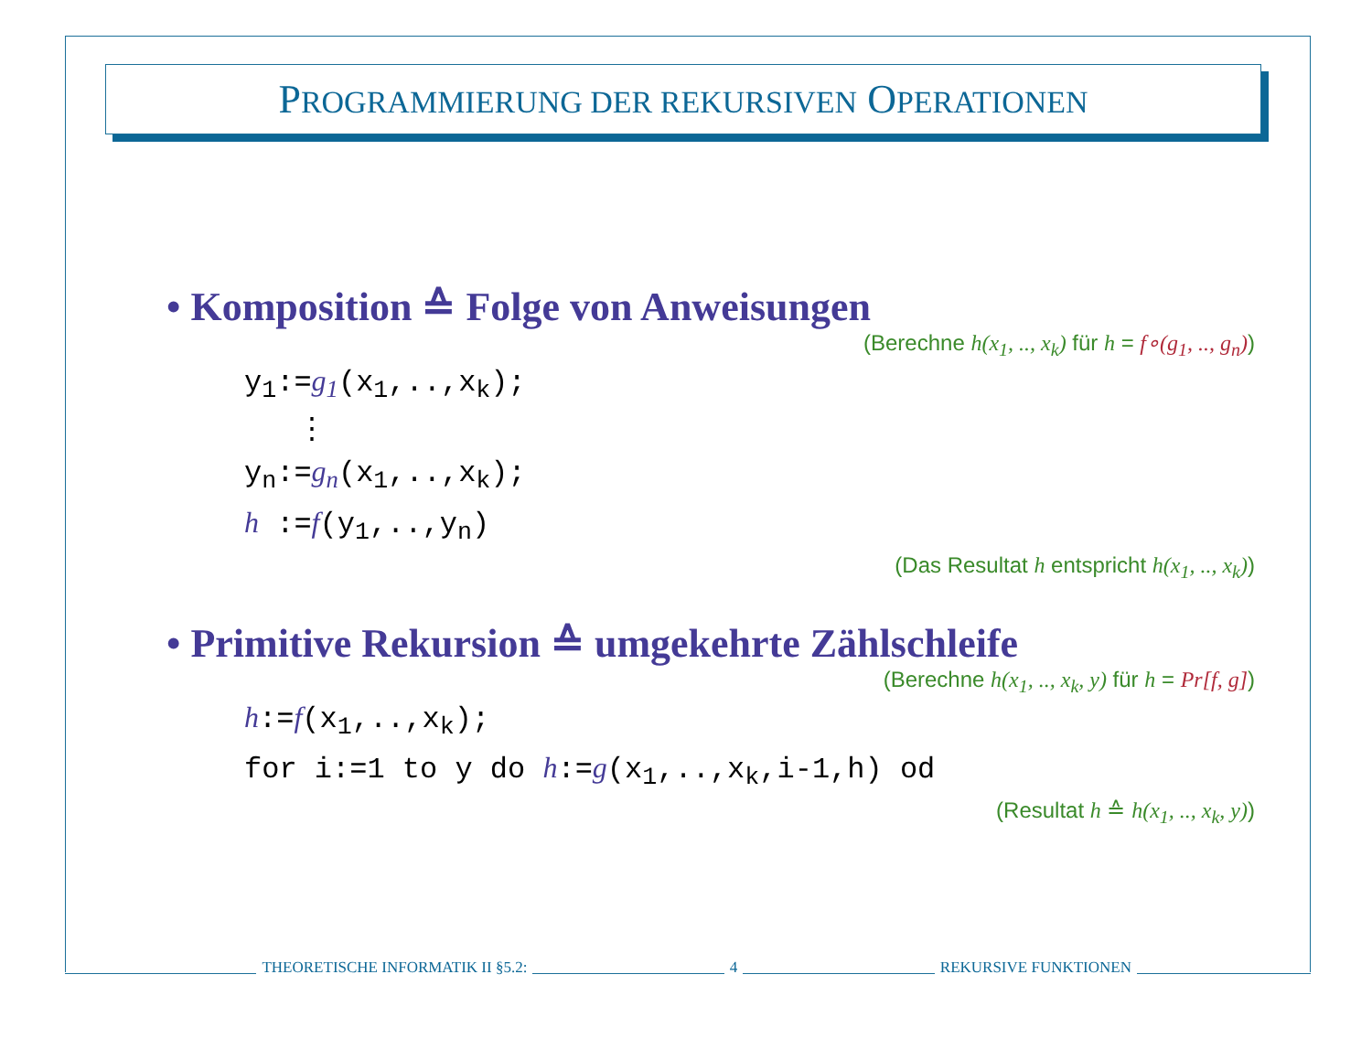PROGRAMMIERUNG DER REKURSIVEN OPERATIONEN
• Komposition ≙ Folge von Anweisungen
(Berechne h(x<sub>1</sub>, .., x<sub>k</sub>) für h = f∘(g<sub>1</sub>, .., g<sub>n</sub>))
y<sub>1</sub>:=g<sub>1</sub>(x<sub>1</sub>,..,x<sub>k</sub>);
⋮
y<sub>n</sub>:=g<sub>n</sub>(x<sub>1</sub>,..,x<sub>k</sub>);
h :=f(y<sub>1</sub>,..,y<sub>n</sub>)
(Das Resultat h entspricht h(x<sub>1</sub>, .., x<sub>k</sub>))
• Primitive Rekursion ≙ umgekehrte Zählschleife
(Berechne h(x<sub>1</sub>, .., x<sub>k</sub>, y) für h = Pr[f, g])
h:=f(x<sub>1</sub>,..,x<sub>k</sub>);
for i:=1 to y do h:=g(x<sub>1</sub>,..,x<sub>k</sub>,i-1,h) od
(Resultat h ≙ h(x<sub>1</sub>, .., x<sub>k</sub>, y))
THEORETISCHE INFORMATIK II §5.2:
4 REKURSIVE FUNKTIONEN